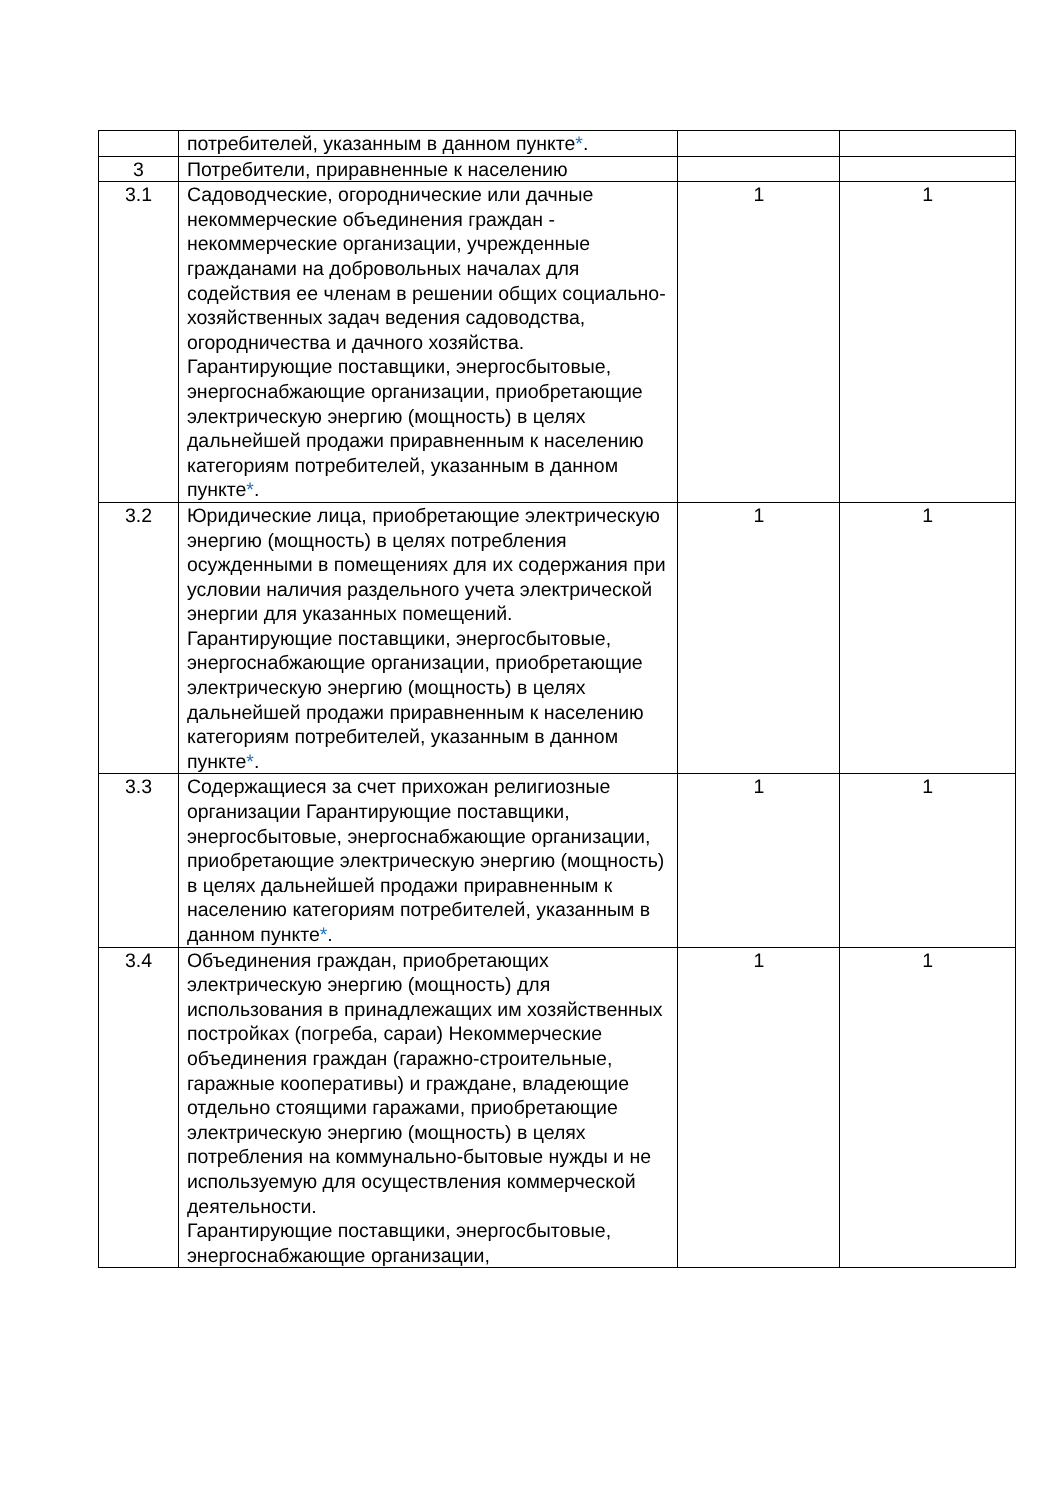| | потребителей, указанным в данном пункте * . | | |
| 3 | Потребители, приравненные к населению | | |
| 3.1 | Садоводческие, огороднические или дачные некоммерческие объединения граждан - некоммерческие организации, учрежденные гражданами на добровольных началах для содействия ее членам в решении общих социально-хозяйственных задач ведения садоводства, огородничества и дачного хозяйства. Гарантирующие поставщики, энергосбытовые, энергоснабжающие организации, приобретающие электрическую энергию (мощность) в целях дальнейшей продажи приравненным к населению категориям потребителей, указанным в данном пункте * . | 1 | 1 |
| 3.2 | Юридические лица, приобретающие электрическую энергию (мощность) в целях потребления осужденными в помещениях для их содержания при условии наличия раздельного учета электрической энергии для указанных помещений. Гарантирующие поставщики, энергосбытовые, энергоснабжающие организации, приобретающие электрическую энергию (мощность) в целях дальнейшей продажи приравненным к населению категориям потребителей, указанным в данном пункте * . | 1 | 1 |
| 3.3 | Содержащиеся за счет прихожан религиозные организации Гарантирующие поставщики, энергосбытовые, энергоснабжающие организации, приобретающие электрическую энергию (мощность) в целях дальнейшей продажи приравненным к населению категориям потребителей, указанным в данном пункте * . | 1 | 1 |
| 3.4 | Объединения граждан, приобретающих электрическую энергию (мощность) для использования в принадлежащих им хозяйственных постройках (погреба, сараи) Некоммерческие объединения граждан (гаражно-строительные, гаражные кооперативы) и граждане, владеющие отдельно стоящими гаражами, приобретающие электрическую энергию (мощность) в целях потребления на коммунально-бытовые нужды и не используемую для осуществления коммерческой деятельности. Гарантирующие поставщики, энергосбытовые, энергоснабжающие организации, | 1 | 1 |